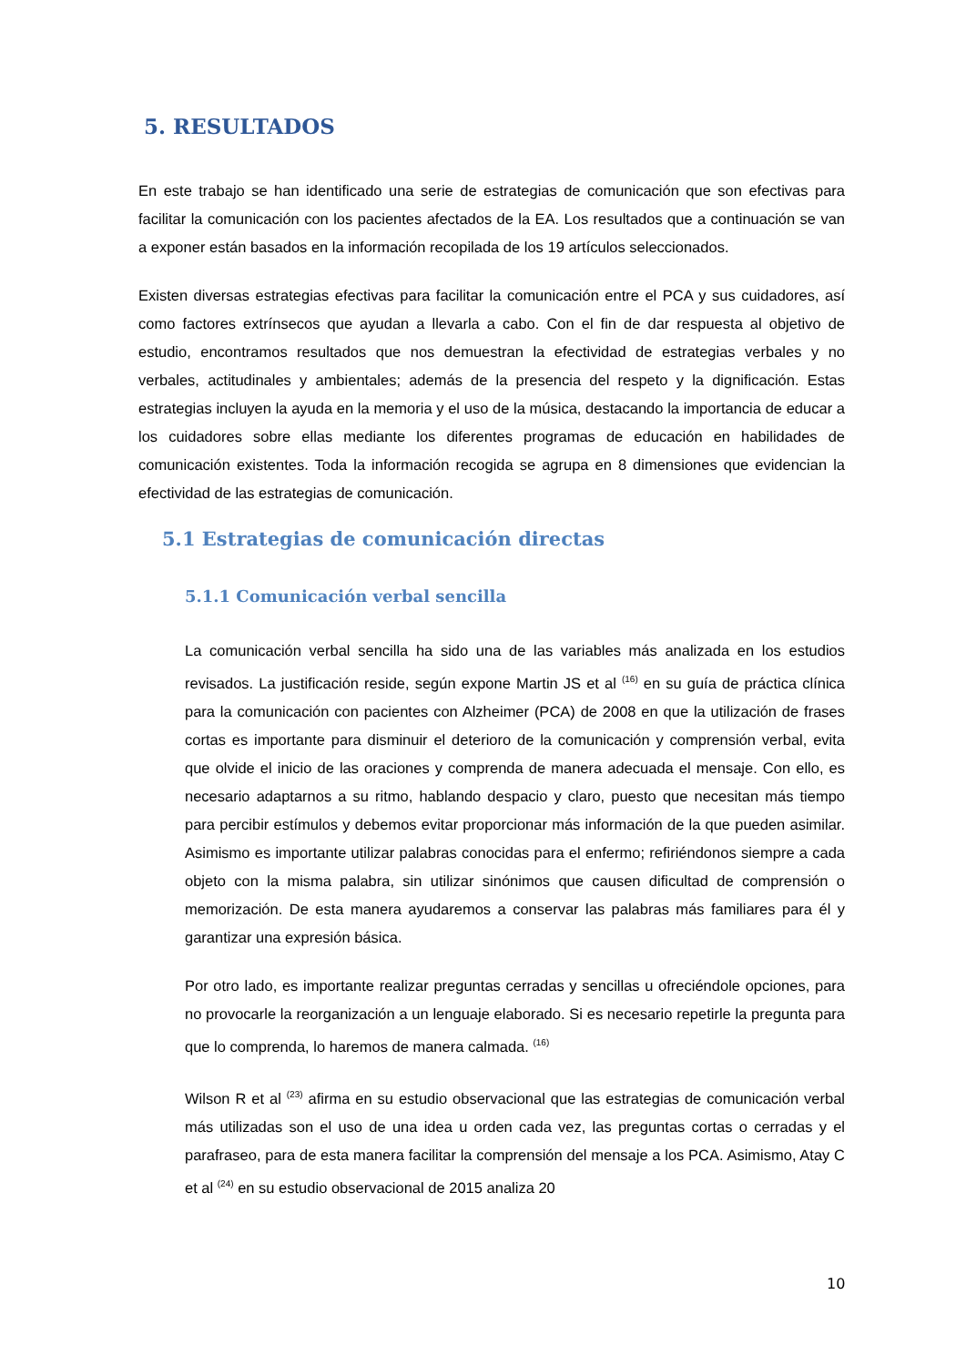5. RESULTADOS
En este trabajo se han identificado una serie de estrategias de comunicación que son efectivas para facilitar la comunicación con los pacientes afectados de la EA. Los resultados que a continuación se van a exponer están basados en la información recopilada de los 19 artículos seleccionados.
Existen diversas estrategias efectivas para facilitar la comunicación entre el PCA y sus cuidadores, así como factores extrínsecos que ayudan a llevarla a cabo. Con el fin de dar respuesta al objetivo de estudio, encontramos resultados que nos demuestran la efectividad de estrategias verbales y no verbales, actitudinales y ambientales; además de la presencia del respeto y la dignificación. Estas estrategias incluyen la ayuda en la memoria y el uso de la música, destacando la importancia de educar a los cuidadores sobre ellas mediante los diferentes programas de educación en habilidades de comunicación existentes. Toda la información recogida se agrupa en 8 dimensiones que evidencian la efectividad de las estrategias de comunicación.
5.1 Estrategias de comunicación directas
5.1.1 Comunicación verbal sencilla
La comunicación verbal sencilla ha sido una de las variables más analizada en los estudios revisados. La justificación reside, según expone Martin JS et al <sup>(16)</sup> en su guía de práctica clínica para la comunicación con pacientes con Alzheimer (PCA) de 2008 en que la utilización de frases cortas es importante para disminuir el deterioro de la comunicación y comprensión verbal, evita que olvide el inicio de las oraciones y comprenda de manera adecuada el mensaje. Con ello, es necesario adaptarnos a su ritmo, hablando despacio y claro, puesto que necesitan más tiempo para percibir estímulos y debemos evitar proporcionar más información de la que pueden asimilar. Asimismo es importante utilizar palabras conocidas para el enfermo; refiriéndonos siempre a cada objeto con la misma palabra, sin utilizar sinónimos que causen dificultad de comprensión o memorización. De esta manera ayudaremos a conservar las palabras más familiares para él y garantizar una expresión básica.
Por otro lado, es importante realizar preguntas cerradas y sencillas u ofreciéndole opciones, para no provocarle la reorganización a un lenguaje elaborado. Si es necesario repetirle la pregunta para que lo comprenda, lo haremos de manera calmada. <sup>(16)</sup>
Wilson R et al <sup>(23)</sup> afirma en su estudio observacional que las estrategias de comunicación verbal más utilizadas son el uso de una idea u orden cada vez, las preguntas cortas o cerradas y el parafraseo, para de esta manera facilitar la comprensión del mensaje a los PCA. Asimismo, Atay C et al <sup>(24)</sup> en su estudio observacional de 2015 analiza 20
10